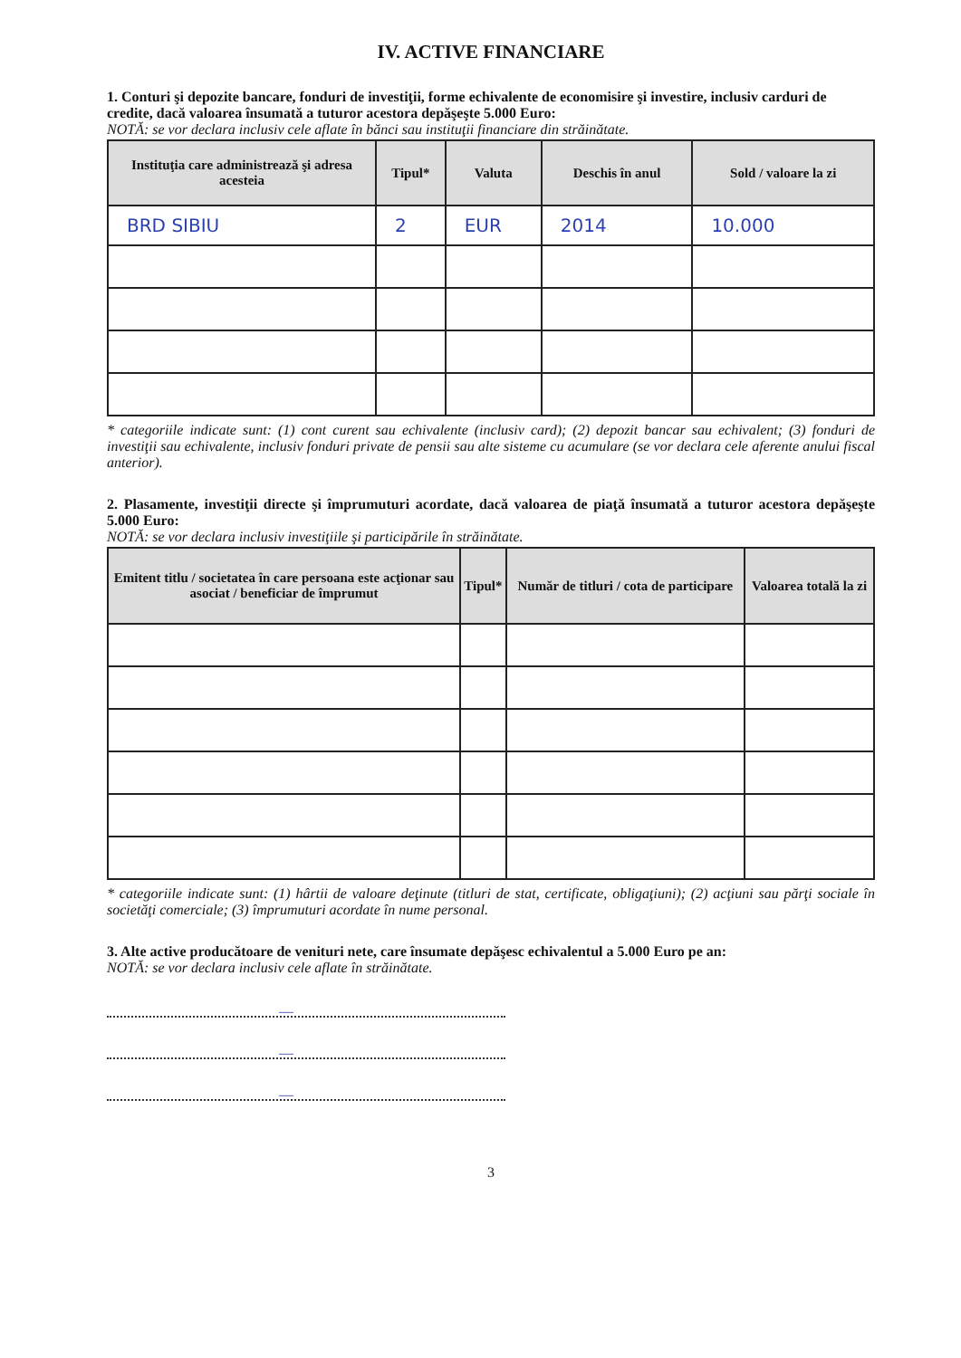IV. ACTIVE FINANCIARE
1. Conturi şi depozite bancare, fonduri de investiţii, forme echivalente de economisire şi investire, inclusiv carduri de credite, dacă valoarea însumată a tuturor acestora depăşeşte 5.000 Euro:
NOTĂ: se vor declara inclusiv cele aflate în bănci sau instituţii financiare din străinătate.
| Instituţia care administrează şi adresa acesteia | Tipul* | Valuta | Deschis în anul | Sold / valoare la zi |
| --- | --- | --- | --- | --- |
| BRD SIBIU | 2 | EUR | 2014 | 10.000 |
* categoriile indicate sunt: (1) cont curent sau echivalente (inclusiv card); (2) depozit bancar sau echivalent; (3) fonduri de investiţii sau echivalente, inclusiv fonduri private de pensii sau alte sisteme cu acumulare (se vor declara cele aferente anului fiscal anterior).
2. Plasamente, investiţii directe şi împrumuturi acordate, dacă valoarea de piaţă însumată a tuturor acestora depăşeşte 5.000 Euro:
NOTĂ: se vor declara inclusiv investiţiile şi participările în străinătate.
| Emitent titlu / societatea în care persoana este acţionar sau asociat / beneficiar de împrumut | Tipul* | Număr de titluri / cota de participare | Valoarea totală la zi |
| --- | --- | --- | --- |
* categoriile indicate sunt: (1) hârtii de valoare deţinute (titluri de stat, certificate, obligaţiuni); (2) acţiuni sau părţi sociale în societăţi comerciale; (3) împrumuturi acordate în nume personal.
3. Alte active producătoare de venituri nete, care însumate depăşesc echivalentul a 5.000 Euro pe an:
NOTĂ: se vor declara inclusiv cele aflate în străinătate.
—
—
—
3